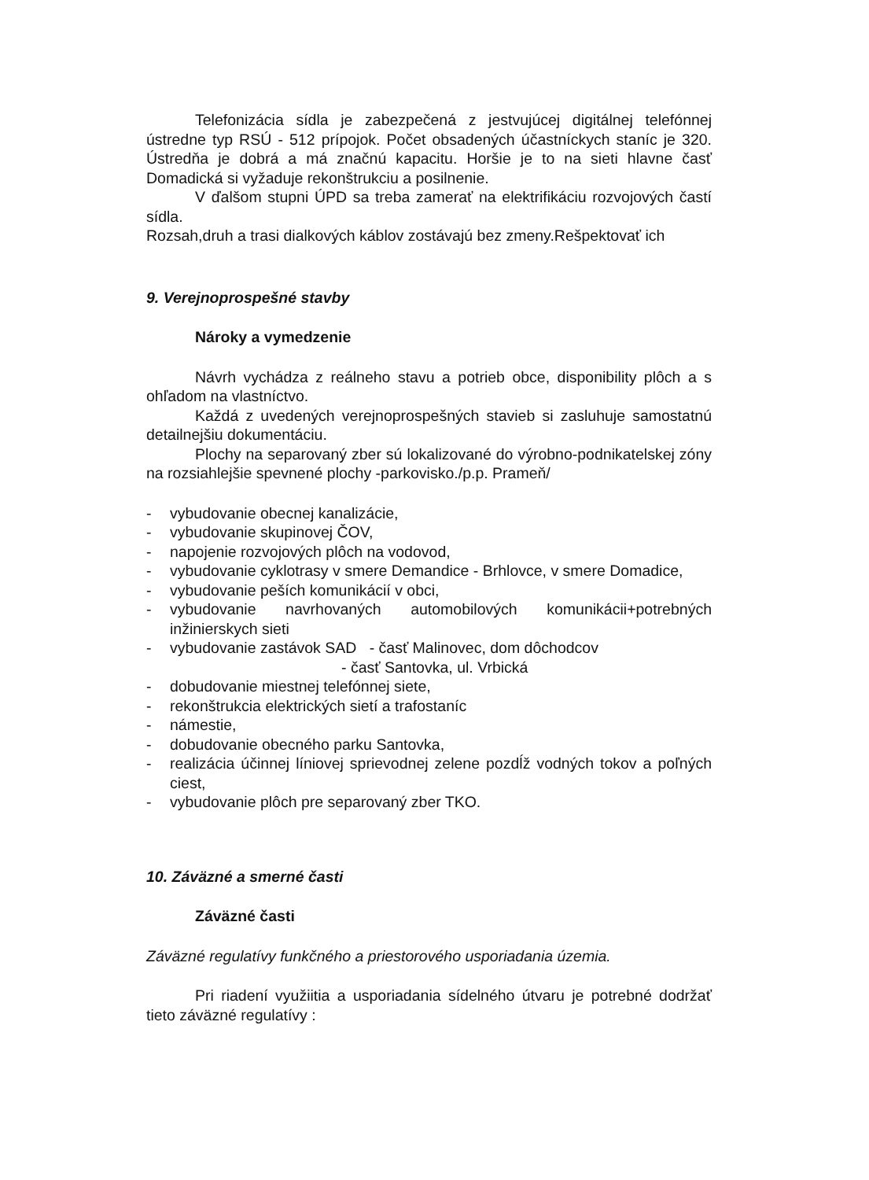Telefonizácia sídla je zabezpečená z jestvujúcej digitálnej telefónnej ústredne typ RSÚ - 512 prípojok. Počet obsadených účastníckych staníc je 320. Ústredňa je dobrá a má značnú kapacitu. Horšie je to na sieti hlavne časť Domadická si vyžaduje rekonštrukciu a posilnenie.
V ďalšom stupni ÚPD sa treba zamerať na elektrifikáciu rozvojových častí sídla.
Rozsah,druh a trasi dialkových káblov zostávajú bez zmeny.Rešpektovať ich
9. Verejnoprospešné stavby
Nároky a vymedzenie
Návrh vychádza z reálneho stavu a potrieb obce, disponibility plôch a s ohľadom na vlastníctvo.
Každá z uvedených verejnoprospešných stavieb si zasluhuje samostatnú detailnejšiu dokumentáciu.
Plochy na separovaný zber sú lokalizované do výrobno-podnikatelskej zóny na rozsiahlejšie spevnené plochy -parkovisko./p.p. Prameň/
- vybudovanie obecnej kanalizácie,
- vybudovanie skupinovej ČOV,
- napojenie rozvojových plôch na vodovod,
- vybudovanie cyklotrasy v smere Demandice - Brhlovce, v smere Domadice,
- vybudovanie peších komunikácií v obci,
- vybudovanie navrhovaných automobilových komunikácii+potrebných inžinierskych sieti
- vybudovanie zastávok SAD - časť Malinovec, dom dôchodcov
- časť Santovka, ul. Vrbická
- dobudovanie miestnej telefónnej siete,
- rekonštrukcia elektrických sietí a trafostaníc
- námestie,
- dobudovanie obecného parku Santovka,
- realizácia účinnej líniovej sprievodnej zelene pozdĺž vodných tokov a poľných ciest,
- vybudovanie plôch pre separovaný zber TKO.
10. Záväzné a smerné časti
Záväzné časti
Záväzné regulatívy funkčného a priestorového usporiadania územia.
Pri riadení využiitia a usporiadania sídelného útvaru je potrebné dodržať tieto záväzné regulatívy :